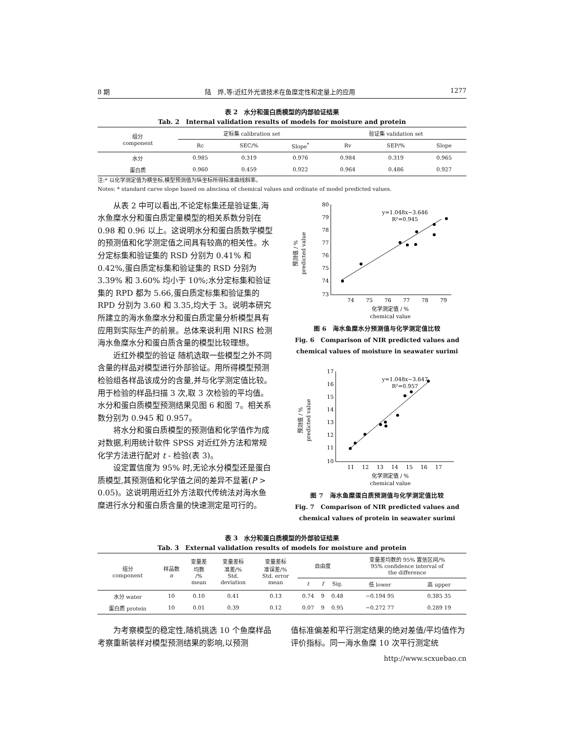8 期 陆　烨,等:近红外光谱技术在鱼糜定性和定量上的应用 1277
表 2　水分和蛋白质模型的内部验证结果
Tab. 2　Internal validation results of models for moisture and protein
| 组分 component | 定标集 calibration set | | | 验证集 validation set | | |
| | Rc | SEC/% | Slope<sup>*</sup> | Rv | SEP/% | Slope |
| 水分 | 0.985 | 0.319 | 0.976 | 0.984 | 0.319 | 0.965 |
| 蛋白质 | 0.960 | 0.459 | 0.922 | 0.964 | 0.486 | 0.927 |
注:* 以化学测定值为横坐标,模型预测值为纵坐标所得标准曲线斜率。
Notes: * standard curve slope based on abscissa of chemical values and ordinate of model predicted values.
从表 2 中可以看出,不论定标集还是验证集,海水鱼糜水分和蛋白质定量模型的相关系数分别在 0.98 和 0.96 以上。这说明水分和蛋白质数学模型的预测值和化学测定值之间具有较高的相关性。水分定标集和验证集的 RSD 分别为 0.41% 和 0.42%,蛋白质定标集和验证集的 RSD 分别为 3.39% 和 3.60% 均小于 10%;水分定标集和验证集的 RPD 都为 5.66,蛋白质定标集和验证集的 RPD 分别为 3.60 和 3.35,均大于 3。说明本研究所建立的海水鱼糜水分和蛋白质定量分析模型具有应用到实际生产的前景。总体来说利用 NIRS 检测海水鱼糜水分和蛋白质含量的模型比较理想。
近红外模型的验证 随机选取一些模型之外不同含量的样品对模型进行外部验证。用所得模型预测检验组各样品该成分的含量,并与化学测定值比较。用于检验的样品扫描 3 次,取 3 次检验的平均值。水分和蛋白质模型预测结果见图 6 和图 7。相关系数分别为 0.945 和 0.957。
将水分和蛋白质模型的预测值和化学值作为成对数据,利用统计软件 SPSS 对近红外方法和常规化学方法进行配对 t - 检验(表 3)。
设定置信度为 95% 时,无论水分模型还是蛋白质模型,其预测值和化学值之间的差异不显著(P > 0.05)。这说明用近红外方法取代传统法对海水鱼糜进行水分和蛋白质含量的快速测定是可行的。
预测值 / %
predicted value
80
79
78
77
76
75
74
73
74
75
76
77
78
79
y=1.048x−3.646
R²=0.945
化学测定值 / %
chemical value
图 6　海水鱼糜水分预测值与化学测定值比较
Fig. 6　Comparison of NIR predicted values and chemical values of moisture in seawater surimi
预测值 / %
predicted value
17
16
15
14
13
12
11
10
11
12
13
14
15
16
17
y=1.048x−3.647
R²=0.957
化学测定值 / %
chemical value
图 7　海水鱼糜蛋白质预测值与化学测定值比较
Fig. 7　Comparison of NIR predicted values and chemical values of protein in seawater surimi
表 3　水分和蛋白质模型的外部验证结果
Tab. 3　External validation results of models for moisture and protein
| 组分 component | 样品数 n | 变量差 均数 /% mean | 变量差标 准差/% Std. deviation | 变量差标 准误差/% Std. error mean | 自由度 | | | 变量差均数的 95% 置信区间/% 95% confidence interval of the difference | |
| | | | | | t | f | Sig. | 低 lower | 高 upper |
| 水分 water | 10 | 0.10 | 0.41 | 0.13 | 0.74 | 9 | 0.48 | −0.194 95 | 0.385 35 |
| 蛋白质 protein | 10 | 0.01 | 0.39 | 0.12 | 0.07 | 9 | 0.95 | −0.272 77 | 0.289 19 |
为考察模型的稳定性,随机挑选 10 个鱼糜样品考察重新装样对模型预测结果的影响,以预测
值标准偏差和平行测定结果的绝对差值/平均值作为评价指标。同一海水鱼糜 10 次平行测定统
http://www.scxuebao.cn